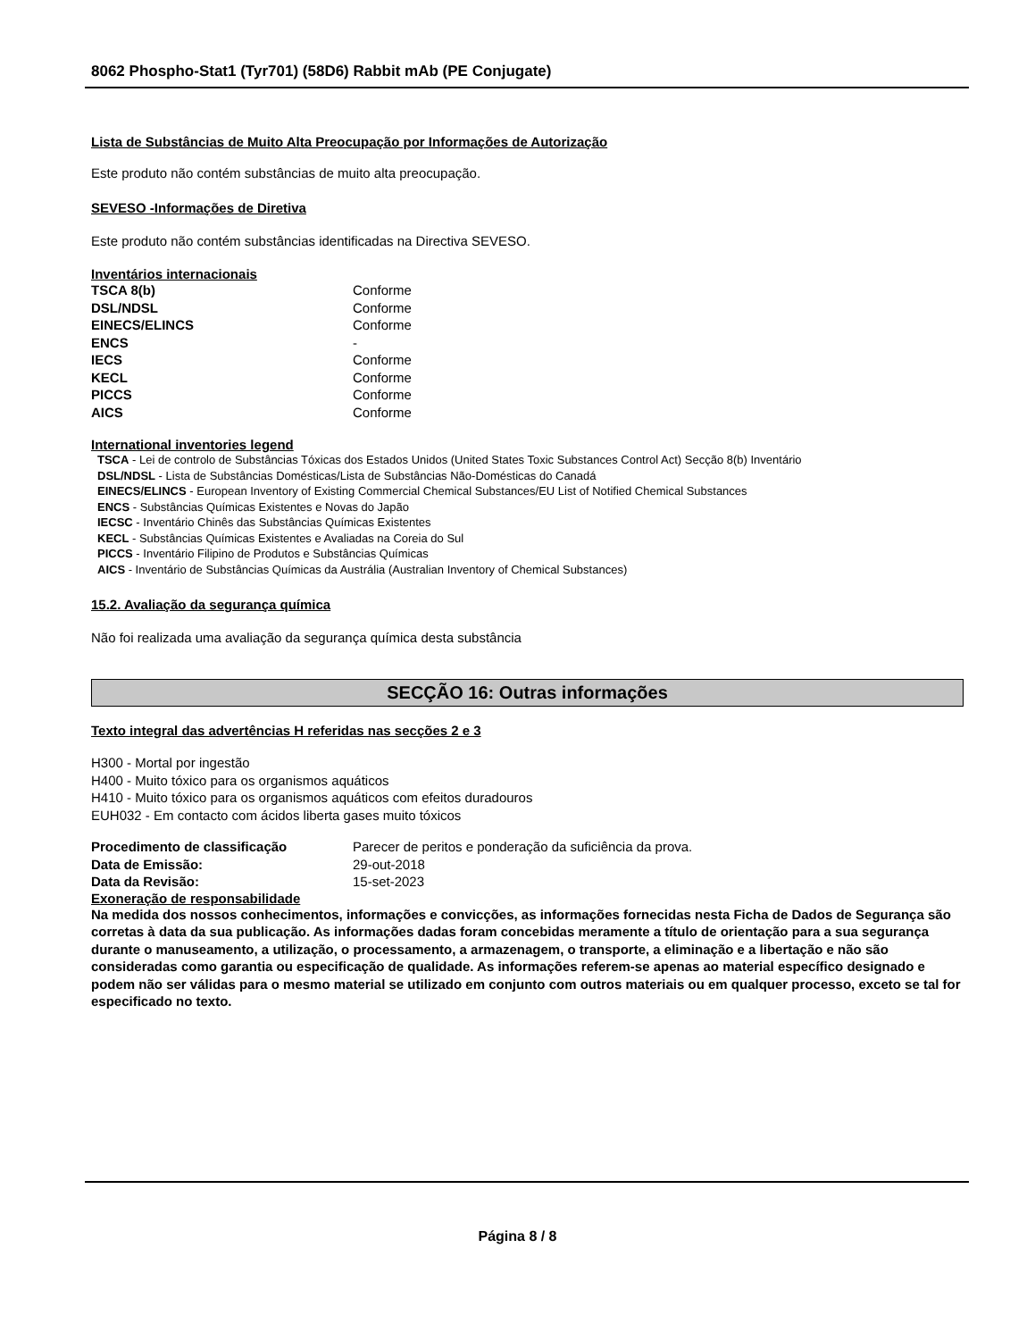8062 Phospho-Stat1 (Tyr701) (58D6) Rabbit mAb (PE Conjugate)
Lista de Substâncias de Muito Alta Preocupação por Informações de Autorização
Este produto não contém substâncias de muito alta preocupação.
SEVESO -Informações de Diretiva
Este produto não contém substâncias identificadas na Directiva SEVESO.
Inventários internacionais
| TSCA 8(b) | Conforme |
| DSL/NDSL | Conforme |
| EINECS/ELINCS | Conforme |
| ENCS | - |
| IECS | Conforme |
| KECL | Conforme |
| PICCS | Conforme |
| AICS | Conforme |
International inventories legend
TSCA - Lei de controlo de Substâncias Tóxicas dos Estados Unidos (United States Toxic Substances Control Act) Secção 8(b) Inventário
DSL/NDSL - Lista de Substâncias Domésticas/Lista de Substâncias Não-Domésticas do Canadá
EINECS/ELINCS - European Inventory of Existing Commercial Chemical Substances/EU List of Notified Chemical Substances
ENCS - Substâncias Químicas Existentes e Novas do Japão
IECSC - Inventário Chinês das Substâncias Químicas Existentes
KECL - Substâncias Químicas Existentes e Avaliadas na Coreia do Sul
PICCS - Inventário Filipino de Produtos e Substâncias Químicas
AICS - Inventário de Substâncias Químicas da Austrália (Australian Inventory of Chemical Substances)
15.2. Avaliação da segurança química
Não foi realizada uma avaliação da segurança química desta substância
SECÇÃO 16: Outras informações
Texto integral das advertências H referidas nas secções 2 e 3
H300 - Mortal por ingestão
H400 - Muito tóxico para os organismos aquáticos
H410 - Muito tóxico para os organismos aquáticos com efeitos duradouros
EUH032 - Em contacto com ácidos liberta gases muito tóxicos
| Procedimento de classificação | Parecer de peritos e ponderação da suficiência da prova. |
| Data de Emissão: | 29-out-2018 |
| Data da Revisão: | 15-set-2023 |
Exoneração de responsabilidade
Na medida dos nossos conhecimentos, informações e convicções, as informações fornecidas nesta Ficha de Dados de Segurança são corretas à data da sua publicação. As informações dadas foram concebidas meramente a título de orientação para a sua segurança durante o manuseamento, a utilização, o processamento, a armazenagem, o transporte, a eliminação e a libertação e não são consideradas como garantia ou especificação de qualidade. As informações referem-se apenas ao material específico designado e podem não ser válidas para o mesmo material se utilizado em conjunto com outros materiais ou em qualquer processo, exceto se tal for especificado no texto.
Página 8 / 8